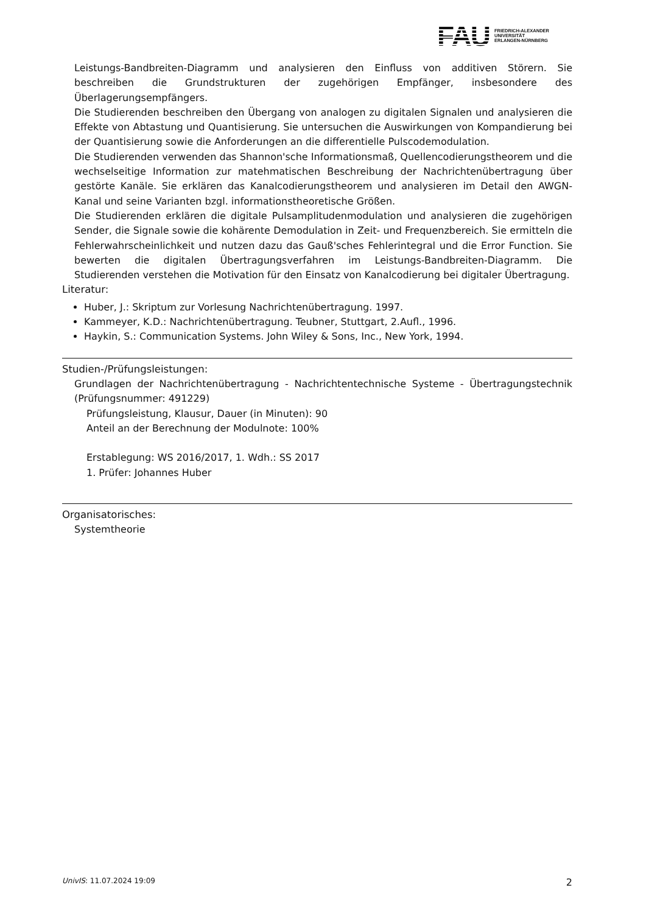FAU
FRIEDRICH-ALEXANDER
UNIVERSITÄT
ERLANGEN-NÜRNBERG
Leistungs-Bandbreiten-Diagramm und analysieren den Einfluss von additiven Störern. Sie beschreiben die Grundstrukturen der zugehörigen Empfänger, insbesondere des Überlagerungsempfängers.
Die Studierenden beschreiben den Übergang von analogen zu digitalen Signalen und analysieren die Effekte von Abtastung und Quantisierung. Sie untersuchen die Auswirkungen von Kompandierung bei der Quantisierung sowie die Anforderungen an die differentielle Pulscodemodulation.
Die Studierenden verwenden das Shannon'sche Informationsmaß, Quellencodierungstheorem und die wechselseitige Information zur matehmatischen Beschreibung der Nachrichtenübertragung über gestörte Kanäle. Sie erklären das Kanalcodierungstheorem und analysieren im Detail den AWGN-Kanal und seine Varianten bzgl. informationstheoretische Größen.
Die Studierenden erklären die digitale Pulsamplitudenmodulation und analysieren die zugehörigen Sender, die Signale sowie die kohärente Demodulation in Zeit- und Frequenzbereich. Sie ermitteln die Fehlerwahrscheinlichkeit und nutzen dazu das Gauß'sches Fehlerintegral und die Error Function. Sie bewerten die digitalen Übertragungsverfahren im Leistungs-Bandbreiten-Diagramm. Die Studierenden verstehen die Motivation für den Einsatz von Kanalcodierung bei digitaler Übertragung.
Literatur:
Huber, J.: Skriptum zur Vorlesung Nachrichtenübertragung. 1997.
Kammeyer, K.D.: Nachrichtenübertragung. Teubner, Stuttgart, 2.Aufl., 1996.
Haykin, S.: Communication Systems. John Wiley & Sons, Inc., New York, 1994.
Studien-/Prüfungsleistungen:
Grundlagen der Nachrichtenübertragung - Nachrichtentechnische Systeme - Übertragungstechnik (Prüfungsnummer: 491229)
Prüfungsleistung, Klausur, Dauer (in Minuten): 90
Anteil an der Berechnung der Modulnote: 100%
Erstablegung: WS 2016/2017, 1. Wdh.: SS 2017
1. Prüfer: Johannes Huber
Organisatorisches:
Systemtheorie
UnivIS: 11.07.2024 19:09 2